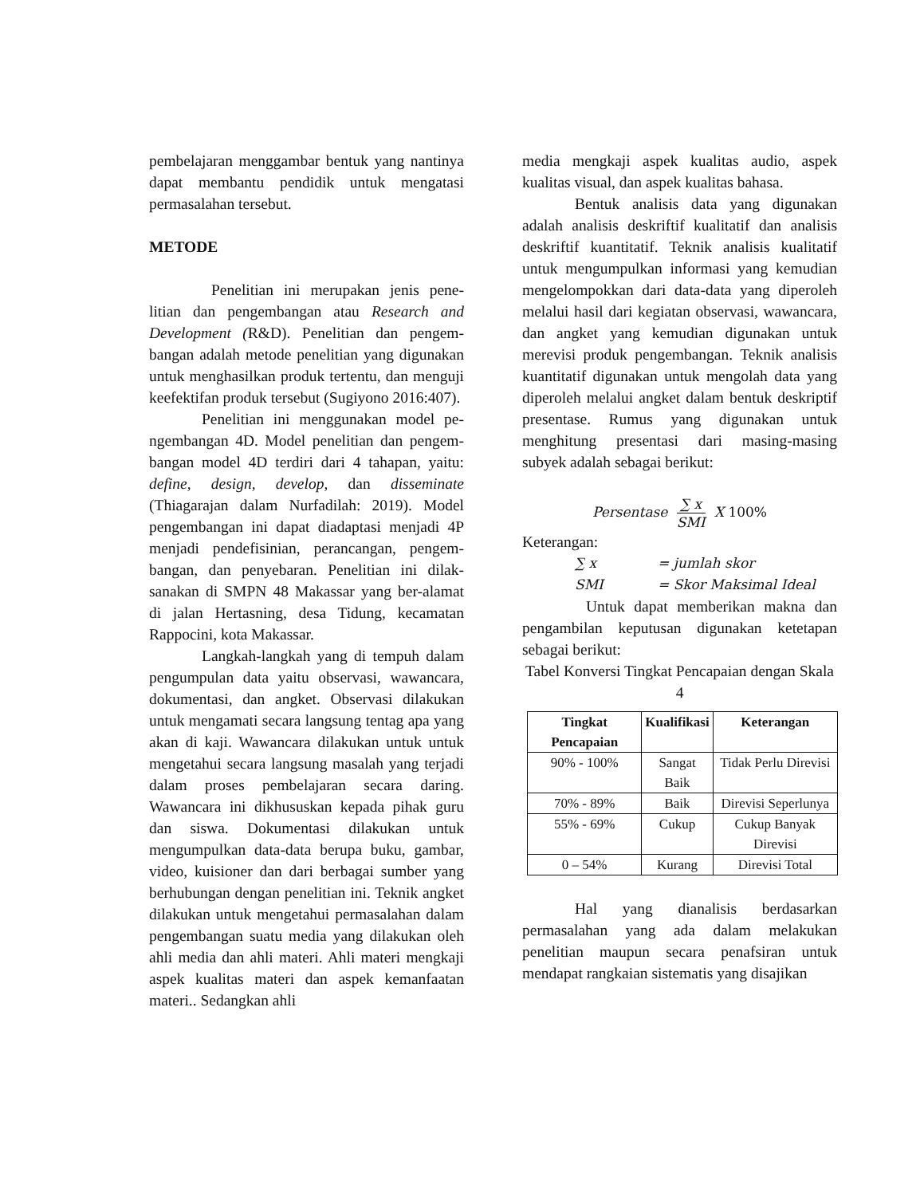pembelajaran menggambar bentuk yang nan­tinya dapat membantu pendidik untuk menga­tasi permasalahan tersebut.
METODE
Penelitian ini merupakan jenis pene­litian dan pengembangan atau Research and Development (R&D). Penelitian dan pengem­bangan adalah metode penelitian yang digunakan untuk menghasilkan produk tertentu, dan menguji keefektifan produk tersebut (Sugiyono 2016:407).
Penelitian ini menggunakan model pe­ngembangan 4D. Model penelitian dan pengem­bangan model 4D terdiri dari 4 tahapan, yaitu: define, design, develop, dan disseminate (Thiagarajan dalam Nurfadilah: 2019). Model pengembangan ini dapat diadaptasi menjadi 4P menjadi pendefisinian, perancangan, pengem­bangan, dan penyebaran. Penelitian ini dilak­sanakan di SMPN 48 Makassar yang ber-alamat di jalan Hertasning, desa Tidung, kecamatan Rappocini, kota Makassar.
Langkah-langkah yang di tempuh dalam pengumpulan data yaitu observasi, wawancara, dokumentasi, dan angket. Observasi dilakukan untuk mengamati secara langsung tentag apa yang akan di kaji. Wawancara dilakukan untuk untuk mengetahui secara langsung masalah yang terjadi dalam proses pembelajaran secara daring. Wawancara ini dikhususkan kepada pihak guru dan siswa. Dokumentasi dilakukan untuk mengumpulkan data-data berupa buku, gambar, video, kuisioner dan dari berbagai sumber yang berhubungan dengan penelitian ini. Teknik angket dilakukan untuk mengetahui permasalahan dalam pengembangan suatu me­dia yang dilakukan oleh ahli media dan ahli ma­teri. Ahli materi mengkaji aspek kualitas materi dan aspek kemanfaatan materi.. Sedangkan ahli
media mengkaji aspek kualitas audio, aspek kualitas visual, dan aspek kualitas bahasa.
Bentuk analisis data yang digunakan adalah analisis deskriftif kualitatif dan analisis deskriftif kuantitatif. Teknik analisis kualitatif untuk mengumpulkan informasi yang kemudian mengelompokkan dari data-data yang diperoleh melalui hasil dari kegiatan observasi, wawan­cara, dan angket yang kemudian digunakan un­tuk merevisi produk pengembangan. Teknik analisis kuantitatif digunakan untuk mengolah data yang diperoleh melalui angket dalam bentuk deskriptif presentase. Rumus yang digunakan untuk menghitung presentasi dari masing-masing subyek adalah sebagai berikut:
Persentase ∑ x SMI X 100%
Keterangan:
∑ x = jumlah skor
SMI = Skor Maksimal Ideal
Untuk dapat memberikan makna dan pengambilan keputusan digunakan ketetapan sebagai berikut:
Tabel Konversi Tingkat Pencapaian dengan Skala 4
| Tingkat Pencapaian | Kualifikasi | Keterangan |
| --- | --- | --- |
| 90% - 100% | Sangat Baik | Tidak Perlu Direvisi |
| 70% - 89% | Baik | Direvisi Seperlunya |
| 55% - 69% | Cukup | Cukup Banyak Direvisi |
| 0 – 54% | Kurang | Direvisi Total |
Hal yang dianalisis berdasarkan permasalahan yang ada dalam melakukan penelitian maupun secara penafsiran untuk mendapat rangkaian sistematis yang disajikan